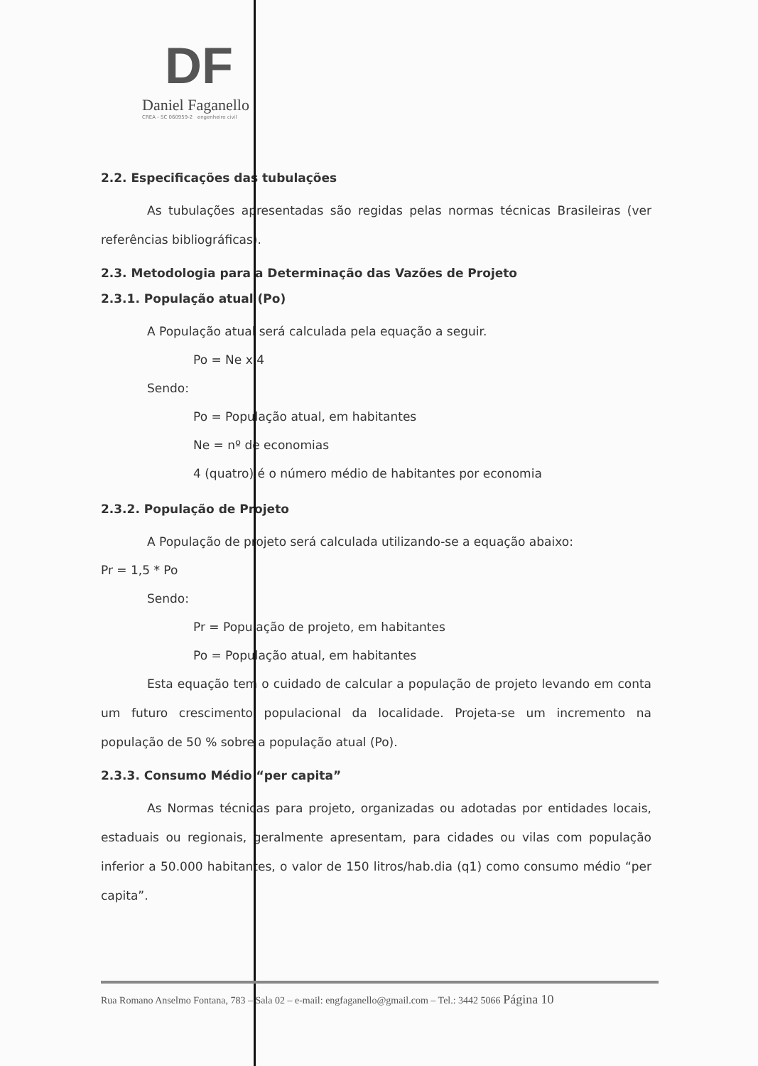DF
Daniel Faganello
CREA - SC 060959-2 engenheiro civil
2.2. Especificações das tubulações
As tubulações apresentadas são regidas pelas normas técnicas Brasileiras (ver referências bibliográficas).
2.3. Metodologia para a Determinação das Vazões de Projeto
2.3.1. População atual (Po)
A População atual será calculada pela equação a seguir.
Po = Ne x 4
Sendo:
Po = População atual, em habitantes
Ne = nº de economias
4 (quatro) é o número médio de habitantes por economia
2.3.2. População de Projeto
A População de projeto será calculada utilizando-se a equação abaixo:
Pr = 1,5 * Po
Sendo:
Pr = População de projeto, em habitantes
Po = População atual, em habitantes
Esta equação tem o cuidado de calcular a população de projeto levando em conta um futuro crescimento populacional da localidade. Projeta-se um incremento na população de 50 % sobre a população atual (Po).
2.3.3. Consumo Médio “per capita”
As Normas técnicas para projeto, organizadas ou adotadas por entidades locais, estaduais ou regionais, geralmente apresentam, para cidades ou vilas com população inferior a 50.000 habitantes, o valor de 150 litros/hab.dia (q1) como consumo médio “per capita”.
Rua Romano Anselmo Fontana, 783 – Sala 02 – e-mail: engfaganello@gmail.com – Tel.: 3442 5066 Página 10